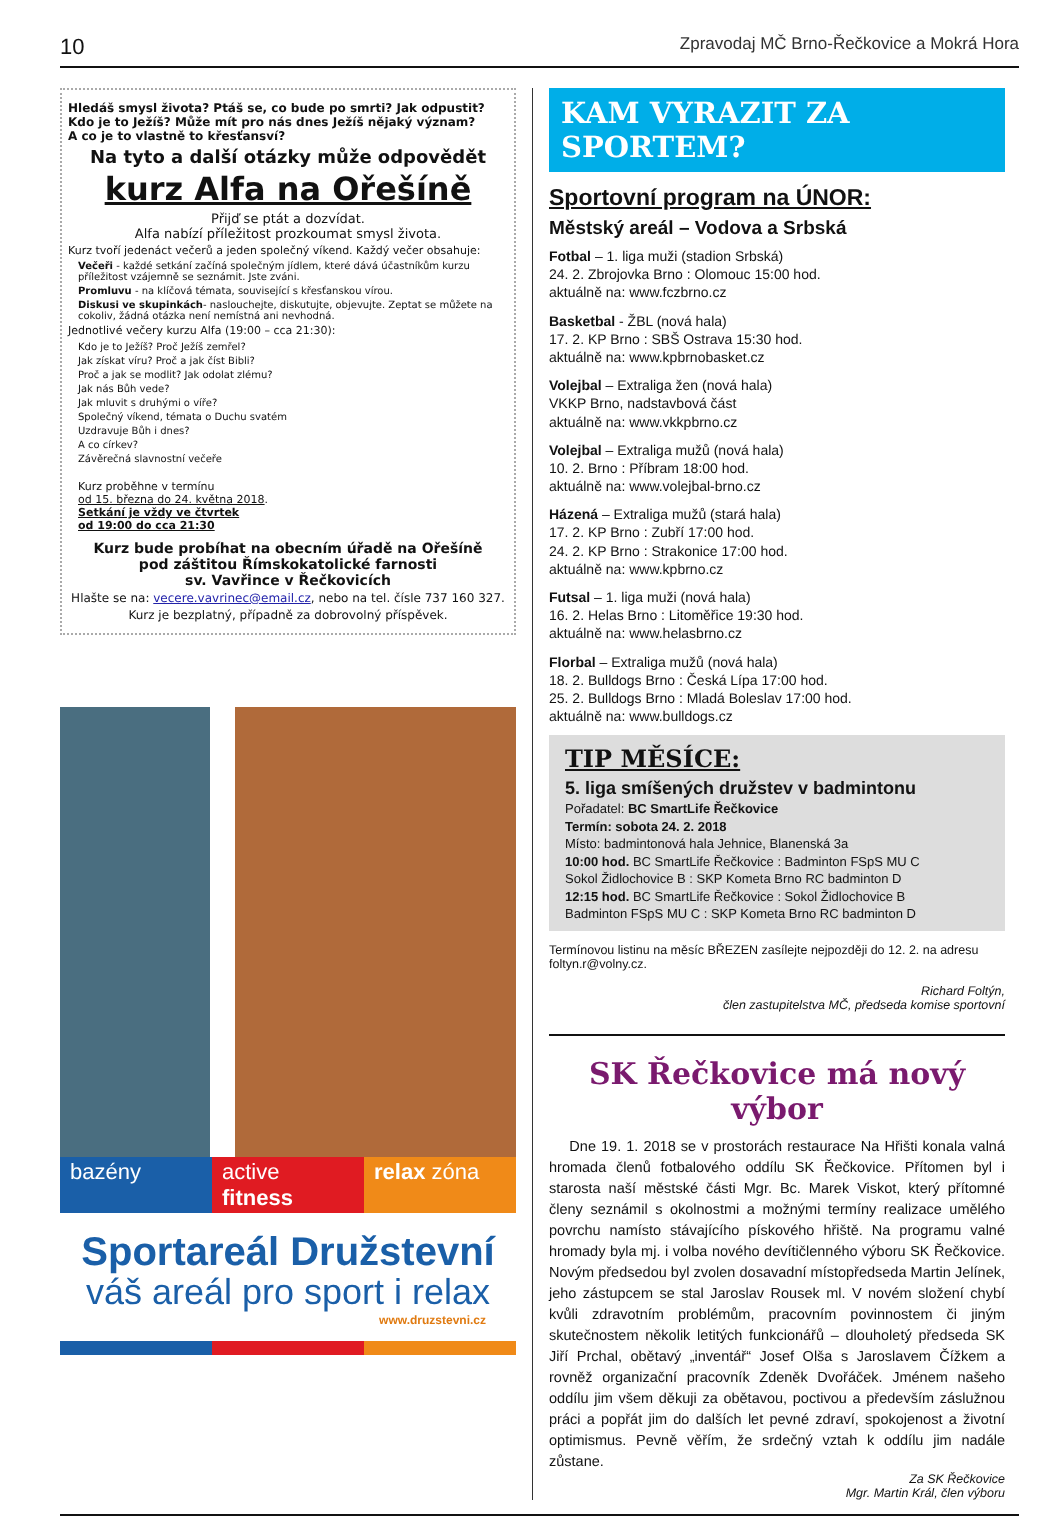10 Zpravodaj MČ Brno-Řečkovice a Mokrá Hora
Hledáš smysl života? Ptáš se, co bude po smrti? Jak odpustit?
Kdo je to Ježíš? Může mít pro nás dnes Ježíš nějaký význam?
A co je to vlastně to křesťansví?
Na tyto a další otázky může odpovědět
kurz Alfa na Ořešíně
Přijď se ptát a dozvídat.
Alfa nabízí příležitost prozkoumat smysl života.
Kurz tvoří jedenáct večerů a jeden společný víkend. Každý večer obsahuje:
Večeři - každé setkání začíná společným jídlem, které dává účastníkům kurzu příležitost vzájemně se seznámit. Jste zváni.
Promluvu - na klíčová témata, související s křesťanskou vírou.
Diskusi ve skupinkách- naslouchejte, diskutujte, objevujte. Zeptat se můžete na cokoliv, žádná otázka není nemístná ani nevhodná.
Jednotlivé večery kurzu Alfa (19:00 – cca 21:30):
Kdo je to Ježíš? Proč Ježíš zemřel?
Jak získat víru? Proč a jak číst Bibli?
Proč a jak se modlit? Jak odolat zlému?
Jak nás Bůh vede?
Jak mluvit s druhými o víře?
Společný víkend, témata o Duchu svatém
Uzdravuje Bůh i dnes?
A co církev?
Závěrečná slavnostní večeře
Kurz proběhne v termínu
od 15. března do 24. května 2018.
Setkání je vždy ve čtvrtek
od 19:00 do cca 21:30
Kurz bude probíhat na obecním úřadě na Ořešíně
pod záštitou Římskokatolické farnosti
sv. Vavřince v Řečkovicích
Hlašte se na: vecere.vavrinec@email.cz, nebo na tel. čísle 737 160 327.
Kurz je bezplatný, případně za dobrovolný příspěvek.
bazény active fitness relax zóna
Sportareál Družstevní
váš areál pro sport i relax
www.druzstevni.cz
KAM VYRAZIT ZA SPORTEM?
Sportovní program na ÚNOR:
Městský areál – Vodova a Srbská
Fotbal – 1. liga muži (stadion Srbská)
24. 2. Zbrojovka Brno : Olomouc 15:00 hod.
aktuálně na: www.fczbrno.cz
Basketbal - ŽBL (nová hala)
17. 2. KP Brno : SBŠ Ostrava 15:30 hod.
aktuálně na: www.kpbrnobasket.cz
Volejbal – Extraliga žen (nová hala)
VKKP Brno, nadstavbová část
aktuálně na: www.vkkpbrno.cz
Volejbal – Extraliga mužů (nová hala)
10. 2. Brno : Příbram 18:00 hod.
aktuálně na: www.volejbal-brno.cz
Házená – Extraliga mužů (stará hala)
17. 2. KP Brno : Zubří 17:00 hod.
24. 2. KP Brno : Strakonice 17:00 hod.
aktuálně na: www.kpbrno.cz
Futsal – 1. liga muži (nová hala)
16. 2. Helas Brno : Litoměřice 19:30 hod.
aktuálně na: www.helasbrno.cz
Florbal – Extraliga mužů (nová hala)
18. 2. Bulldogs Brno : Česká Lípa 17:00 hod.
25. 2. Bulldogs Brno : Mladá Boleslav 17:00 hod.
aktuálně na: www.bulldogs.cz
TIP MĚSÍCE:
5. liga smíšených družstev v badmintonu
Pořadatel: BC SmartLife Řečkovice
Termín: sobota 24. 2. 2018
Místo: badmintonová hala Jehnice, Blanenská 3a
10:00 hod. BC SmartLife Řečkovice : Badminton FSpS MU C
Sokol Židlochovice B : SKP Kometa Brno RC badminton D
12:15 hod. BC SmartLife Řečkovice : Sokol Židlochovice B
Badminton FSpS MU C : SKP Kometa Brno RC badminton D
Termínovou listinu na měsíc BŘEZEN zasílejte nejpozději do 12. 2. na adresu foltyn.r@volny.cz.
Richard Foltýn,
člen zastupitelstva MČ, předseda komise sportovní
SK Řečkovice má nový výbor
Dne 19. 1. 2018 se v prostorách restaurace Na Hřišti konala valná hromada členů fotbalového oddílu SK Řečkovice. Přítomen byl i starosta naší městské části Mgr. Bc. Marek Viskot, který přítomné členy seznámil s okolnostmi a možnými termíny realizace umělého povrchu namísto stávajícího pískového hřiště. Na programu valné hromady byla mj. i volba nového devítičlenného výboru SK Řečkovice. Novým předsedou byl zvolen dosavadní místopředseda Martin Jelínek, jeho zástupcem se stal Jaroslav Rousek ml. V novém složení chybí kvůli zdravotním problémům, pracovním povinnostem či jiným skutečnostem několik letitých funkcionářů – dlouholetý předseda SK Jiří Prchal, obětavý „inventář“ Josef Olša s Jaroslavem Čížkem a rovněž organizační pracovník Zdeněk Dvořáček. Jménem našeho oddílu jim všem děkuji za obětavou, poctivou a především záslužnou práci a popřát jim do dalších let pevné zdraví, spokojenost a životní optimismus. Pevně věřím, že srdečný vztah k oddílu jim nadále zůstane.
Za SK Řečkovice
Mgr. Martin Král, člen výboru